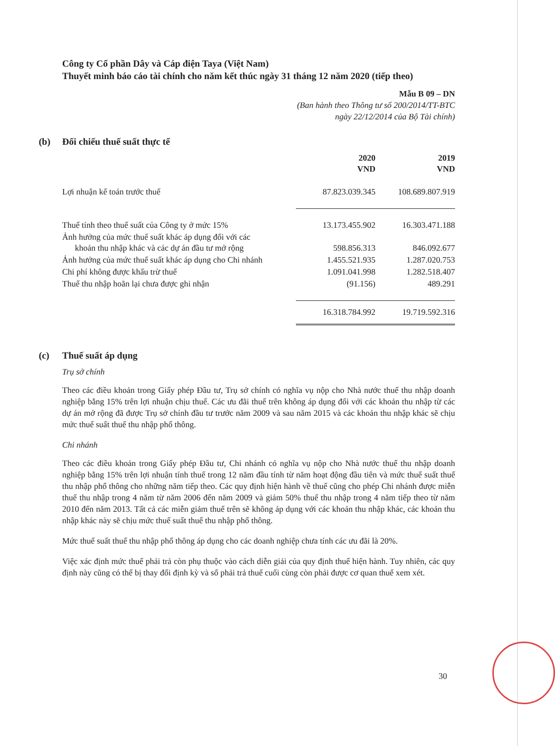Công ty Cổ phần Dây và Cáp điện Taya (Việt Nam)
Thuyết minh báo cáo tài chính cho năm kết thúc ngày 31 tháng 12 năm 2020 (tiếp theo)
Mẫu B 09 – DN
(Ban hành theo Thông tư số 200/2014/TT-BTC
ngày 22/12/2014 của Bộ Tài chính)
(b) Đối chiếu thuế suất thực tế
| | 2020 VND | 2019 VND |
| --- | --- | --- |
| Lợi nhuận kế toán trước thuế | 87.823.039.345 | 108.689.807.919 |
| Thuế tính theo thuế suất của Công ty ở mức 15% | 13.173.455.902 | 16.303.471.188 |
| Ảnh hưởng của mức thuế suất khác áp dụng đối với các khoản thu nhập khác và các dự án đầu tư mở rộng | 598.856.313 | 846.092.677 |
| Ảnh hưởng của mức thuế suất khác áp dụng cho Chi nhánh | 1.455.521.935 | 1.287.020.753 |
| Chi phí không được khấu trừ thuế | 1.091.041.998 | 1.282.518.407 |
| Thuế thu nhập hoãn lại chưa được ghi nhận | (91.156) | 489.291 |
| | 16.318.784.992 | 19.719.592.316 |
(c) Thuế suất áp dụng
Trụ sở chính
Theo các điều khoản trong Giấy phép Đầu tư, Trụ sở chính có nghĩa vụ nộp cho Nhà nước thuế thu nhập doanh nghiệp bằng 15% trên lợi nhuận chịu thuế. Các ưu đãi thuế trên không áp dụng đối với các khoản thu nhập từ các dự án mở rộng đã được Trụ sở chính đầu tư trước năm 2009 và sau năm 2015 và các khoản thu nhập khác sẽ chịu mức thuế suất thuế thu nhập phổ thông.
Chi nhánh
Theo các điều khoản trong Giấy phép Đầu tư, Chi nhánh có nghĩa vụ nộp cho Nhà nước thuế thu nhập doanh nghiệp bằng 15% trên lợi nhuận tính thuế trong 12 năm đầu tính từ năm hoạt động đầu tiên và mức thuế suất thuế thu nhập phổ thông cho những năm tiếp theo. Các quy định hiện hành về thuế cũng cho phép Chi nhánh được miễn thuế thu nhập trong 4 năm từ năm 2006 đến năm 2009 và giảm 50% thuế thu nhập trong 4 năm tiếp theo từ năm 2010 đến năm 2013. Tất cả các miễn giảm thuế trên sẽ không áp dụng với các khoản thu nhập khác, các khoản thu nhập khác này sẽ chịu mức thuế suất thuế thu nhập phổ thông.
Mức thuế suất thuế thu nhập phổ thông áp dụng cho các doanh nghiệp chưa tính các ưu đãi là 20%.
Việc xác định mức thuế phải trả còn phụ thuộc vào cách diễn giải của quy định thuế hiện hành. Tuy nhiên, các quy định này cũng có thể bị thay đổi định kỳ và số phải trả thuế cuối cùng còn phải được cơ quan thuế xem xét.
30